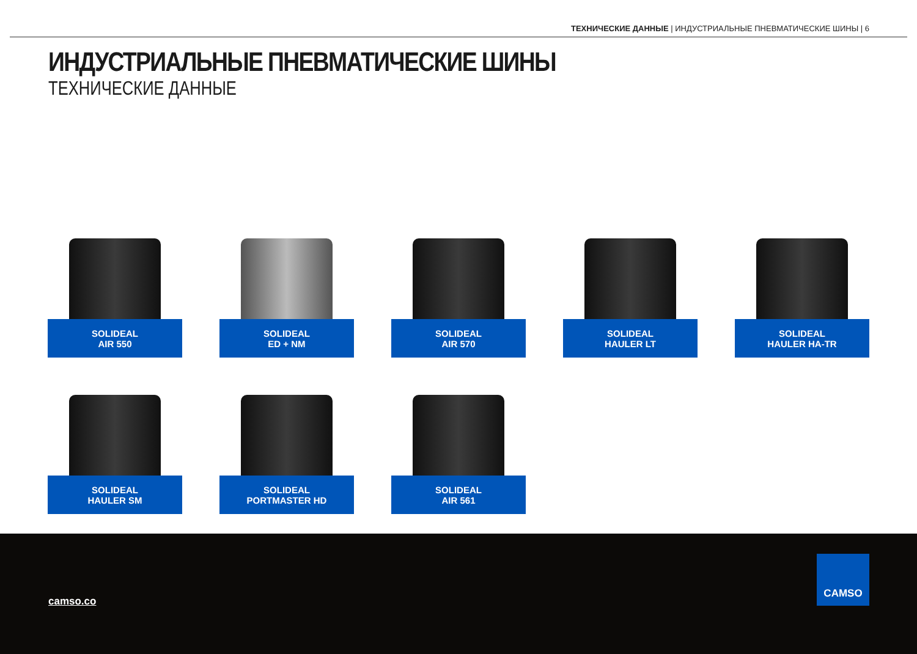ТЕХНИЧЕСКИЕ ДАННЫЕ | ИНДУСТРИАЛЬНЫЕ ПНЕВМАТИЧЕСКИЕ ШИНЫ | 6
ИНДУСТРИАЛЬНЫЕ ПНЕВМАТИЧЕСКИЕ ШИНЫ
ТЕХНИЧЕСКИЕ ДАННЫЕ
SOLIDEAL
AIR 550
SOLIDEAL
ED + NM
SOLIDEAL
AIR 570
SOLIDEAL
HAULER LT
SOLIDEAL
HAULER HA-TR
SOLIDEAL
HAULER SM
SOLIDEAL
PORTMASTER HD
SOLIDEAL
AIR 561
camso.co
CAMSO